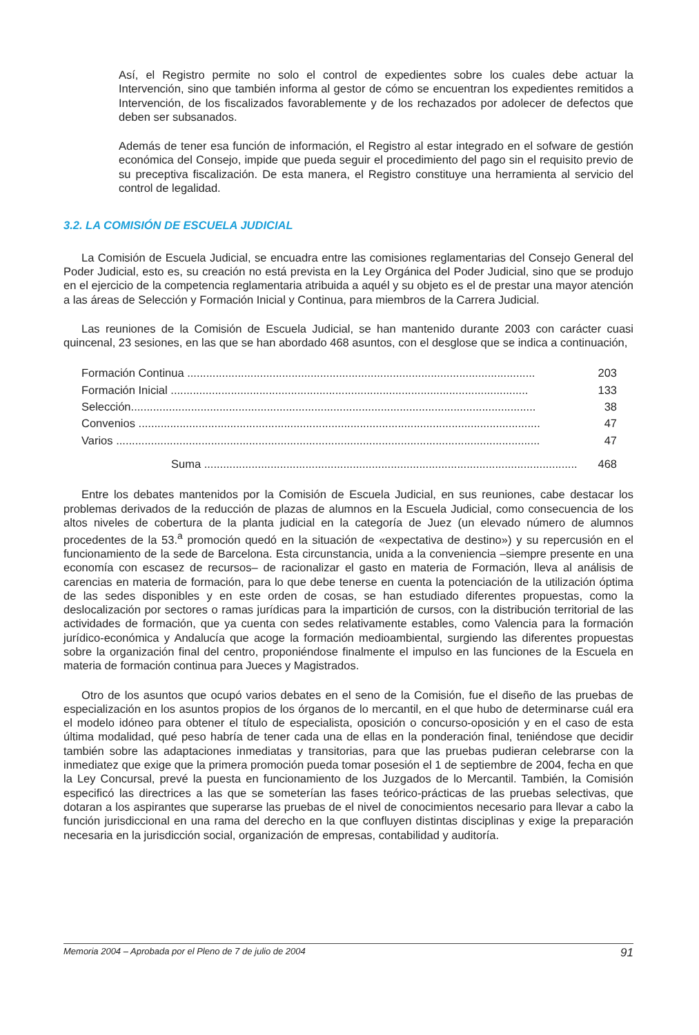Así, el Registro permite no solo el control de expedientes sobre los cuales debe actuar la Intervención, sino que también informa al gestor de cómo se encuentran los expedientes remitidos a Intervención, de los fiscalizados favorablemente y de los rechazados por adolecer de defectos que deben ser subsanados.
Además de tener esa función de información, el Registro al estar integrado en el sofware de gestión económica del Consejo, impide que pueda seguir el procedimiento del pago sin el requisito previo de su preceptiva fiscalización. De esta manera, el Registro constituye una herramienta al servicio del control de legalidad.
3.2. LA COMISIÓN DE ESCUELA JUDICIAL
La Comisión de Escuela Judicial, se encuadra entre las comisiones reglamentarias del Consejo General del Poder Judicial, esto es, su creación no está prevista en la Ley Orgánica del Poder Judicial, sino que se produjo en el ejercicio de la competencia reglamentaria atribuida a aquél y su objeto es el de prestar una mayor atención a las áreas de Selección y Formación Inicial y Continua, para miembros de la Carrera Judicial.
Las reuniones de la Comisión de Escuela Judicial, se han mantenido durante 2003 con carácter cuasi quincenal, 23 sesiones, en las que se han abordado 468 asuntos, con el desglose que se indica a continuación,
| Formación Continua .............................................................................................................. | 203 |
| Formación Inicial ................................................................................................................. | 133 |
| Selección................................................................................................................................ | 38 |
| Convenios ............................................................................................................................... | 47 |
| Varios ...................................................................................................................................... | 47 |
| Suma ...................................................................................................................... | 468 |
Entre los debates mantenidos por la Comisión de Escuela Judicial, en sus reuniones, cabe destacar los problemas derivados de la reducción de plazas de alumnos en la Escuela Judicial, como consecuencia de los altos niveles de cobertura de la planta judicial en la categoría de Juez (un elevado número de alumnos procedentes de la 53.<sup>a</sup> promoción quedó en la situación de «expectativa de destino») y su repercusión en el funcionamiento de la sede de Barcelona. Esta circunstancia, unida a la conveniencia –siempre presente en una economía con escasez de recursos– de racionalizar el gasto en materia de Formación, lleva al análisis de carencias en materia de formación, para lo que debe tenerse en cuenta la potenciación de la utilización óptima de las sedes disponibles y en este orden de cosas, se han estudiado diferentes propuestas, como la deslocalización por sectores o ramas jurídicas para la impartición de cursos, con la distribución territorial de las actividades de formación, que ya cuenta con sedes relativamente estables, como Valencia para la formación jurídico-económica y Andalucía que acoge la formación medioambiental, surgiendo las diferentes propuestas sobre la organización final del centro, proponiéndose finalmente el impulso en las funciones de la Escuela en materia de formación continua para Jueces y Magistrados.
Otro de los asuntos que ocupó varios debates en el seno de la Comisión, fue el diseño de las pruebas de especialización en los asuntos propios de los órganos de lo mercantil, en el que hubo de determinarse cuál era el modelo idóneo para obtener el título de especialista, oposición o concurso-oposición y en el caso de esta última modalidad, qué peso habría de tener cada una de ellas en la ponderación final, teniéndose que decidir también sobre las adaptaciones inmediatas y transitorias, para que las pruebas pudieran celebrarse con la inmediatez que exige que la primera promoción pueda tomar posesión el 1 de septiembre de 2004, fecha en que la Ley Concursal, prevé la puesta en funcionamiento de los Juzgados de lo Mercantil. También, la Comisión especificó las directrices a las que se someterían las fases teórico-prácticas de las pruebas selectivas, que dotaran a los aspirantes que superarse las pruebas de el nivel de conocimientos necesario para llevar a cabo la función jurisdiccional en una rama del derecho en la que confluyen distintas disciplinas y exige la preparación necesaria en la jurisdicción social, organización de empresas, contabilidad y auditoría.
Memoria 2004 – Aprobada por el Pleno de 7 de julio de 2004 91